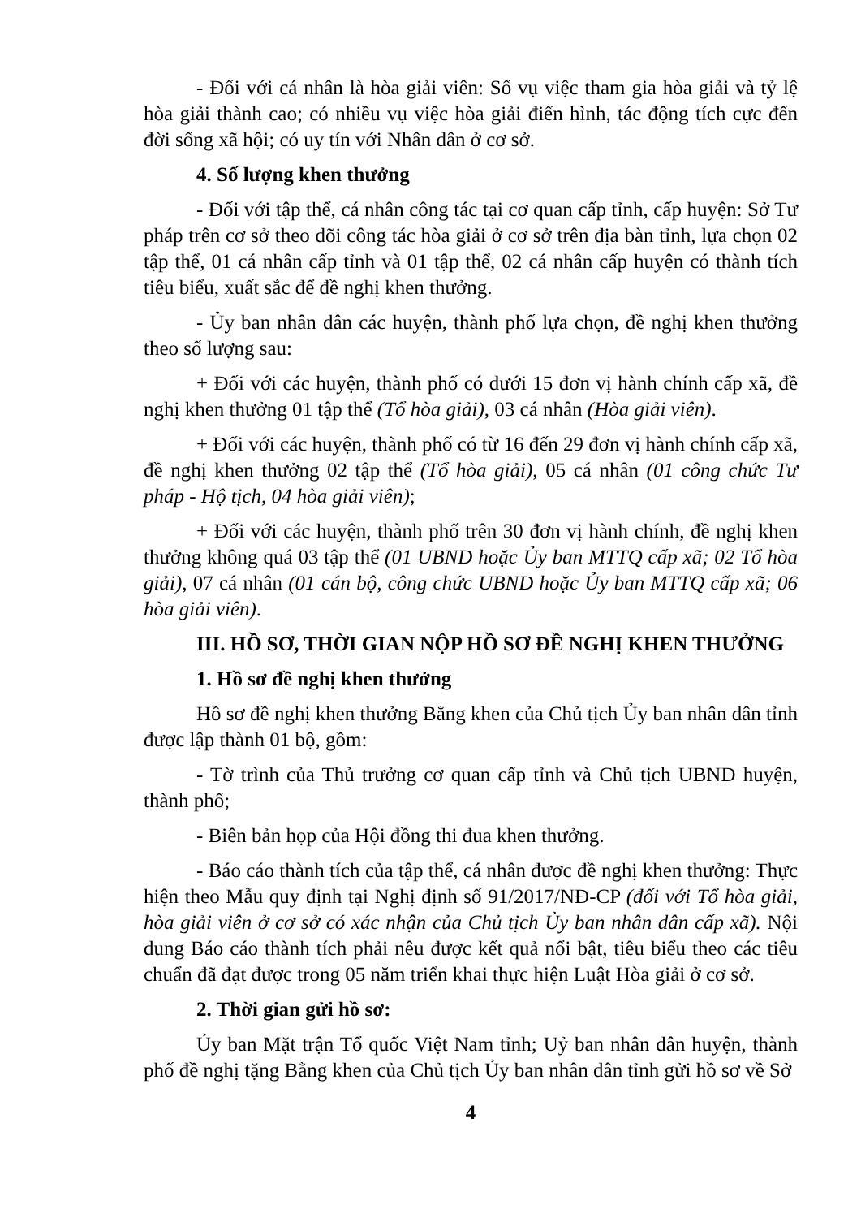- Đối với cá nhân là hòa giải viên: Số vụ việc tham gia hòa giải và tỷ lệ hòa giải thành cao; có nhiều vụ việc hòa giải điển hình, tác động tích cực đến đời sống xã hội; có uy tín với Nhân dân ở cơ sở.
4. Số lượng khen thưởng
- Đối với tập thể, cá nhân công tác tại cơ quan cấp tỉnh, cấp huyện: Sở Tư pháp trên cơ sở theo dõi công tác hòa giải ở cơ sở trên địa bàn tỉnh, lựa chọn 02 tập thể, 01 cá nhân cấp tỉnh và 01 tập thể, 02 cá nhân cấp huyện có thành tích tiêu biểu, xuất sắc để đề nghị khen thưởng.
- Ủy ban nhân dân các huyện, thành phố lựa chọn, đề nghị khen thưởng theo số lượng sau:
+ Đối với các huyện, thành phố có dưới 15 đơn vị hành chính cấp xã, đề nghị khen thưởng 01 tập thể (Tổ hòa giải), 03 cá nhân (Hòa giải viên).
+ Đối với các huyện, thành phố có từ 16 đến 29 đơn vị hành chính cấp xã, đề nghị khen thưởng 02 tập thể (Tổ hòa giải), 05 cá nhân (01 công chức Tư pháp - Hộ tịch, 04 hòa giải viên);
+ Đối với các huyện, thành phố trên 30 đơn vị hành chính, đề nghị khen thưởng không quá 03 tập thể (01 UBND hoặc Ủy ban MTTQ cấp xã; 02 Tổ hòa giải), 07 cá nhân (01 cán bộ, công chức UBND hoặc Ủy ban MTTQ cấp xã; 06 hòa giải viên).
III. HỒ SƠ, THỜI GIAN NỘP HỒ SƠ ĐỀ NGHỊ KHEN THƯỞNG
1. Hồ sơ đề nghị khen thưởng
Hồ sơ đề nghị khen thưởng Bằng khen của Chủ tịch Ủy ban nhân dân tỉnh được lập thành 01 bộ, gồm:
- Tờ trình của Thủ trưởng cơ quan cấp tỉnh và Chủ tịch UBND huyện, thành phố;
- Biên bản họp của Hội đồng thi đua khen thưởng.
- Báo cáo thành tích của tập thể, cá nhân được đề nghị khen thưởng: Thực hiện theo Mẫu quy định tại Nghị định số 91/2017/NĐ-CP (đối với Tổ hòa giải, hòa giải viên ở cơ sở có xác nhận của Chủ tịch Ủy ban nhân dân cấp xã). Nội dung Báo cáo thành tích phải nêu được kết quả nổi bật, tiêu biểu theo các tiêu chuẩn đã đạt được trong 05 năm triển khai thực hiện Luật Hòa giải ở cơ sở.
2. Thời gian gửi hồ sơ:
Ủy ban Mặt trận Tổ quốc Việt Nam tỉnh; Uỷ ban nhân dân huyện, thành phố đề nghị tặng Bằng khen của Chủ tịch Ủy ban nhân dân tỉnh gửi hồ sơ về Sở
4